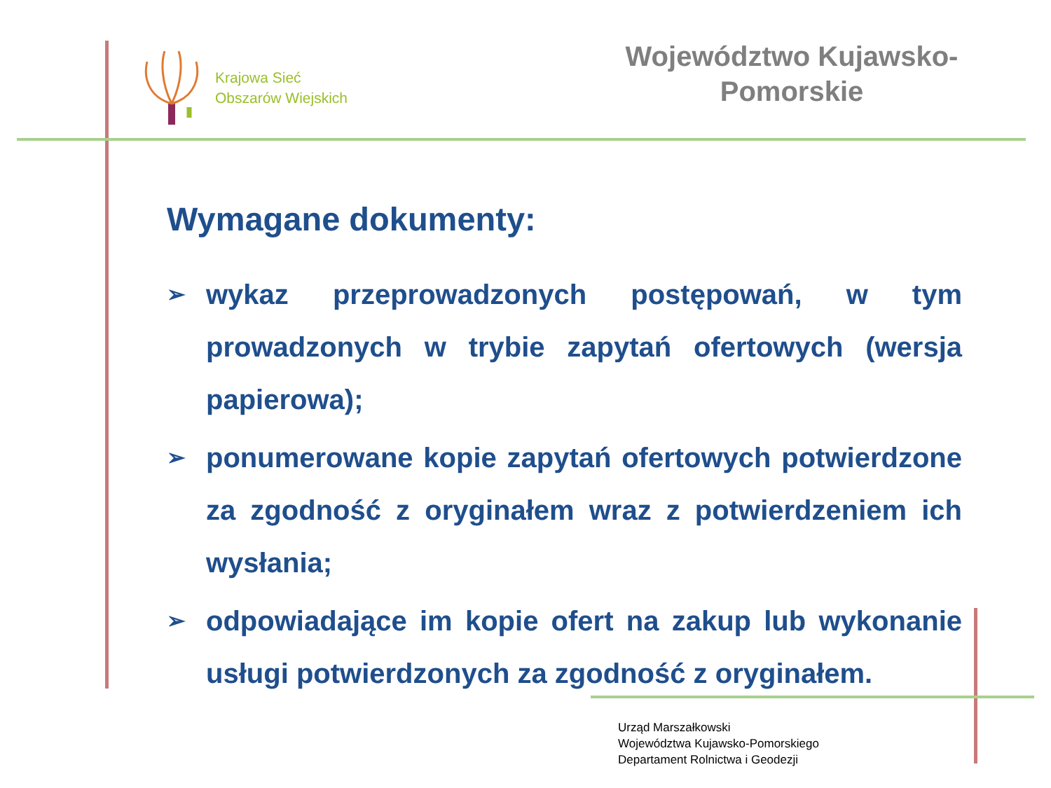Krajowa Sieć
Obszarów Wiejskich
Województwo Kujawsko-
Pomorskie
Wymagane dokumenty:
➢ wykaz przeprowadzonych postępowań, w tym prowadzonych w trybie zapytań ofertowych (wersja papierowa);
➢ ponumerowane kopie zapytań ofertowych potwierdzone za zgodność z oryginałem wraz z potwierdzeniem ich wysłania;
➢ odpowiadające im kopie ofert na zakup lub wykonanie usługi potwierdzonych za zgodność z oryginałem.
Urząd Marszałkowski
Województwa Kujawsko-Pomorskiego
Departament Rolnictwa i Geodezji